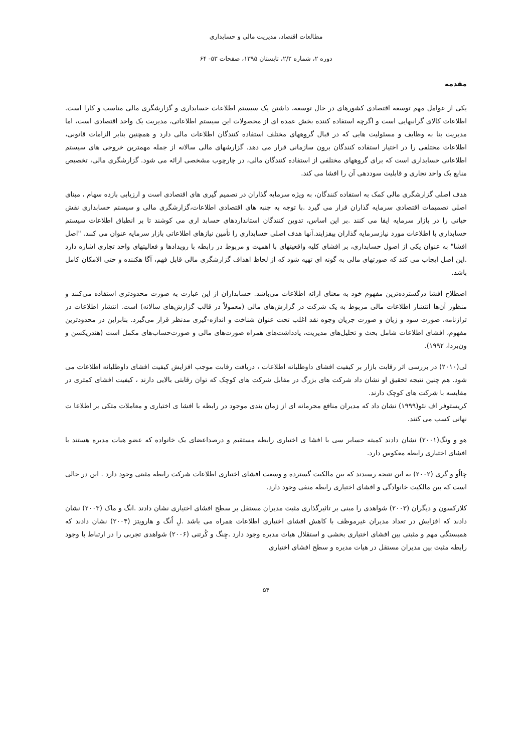مطالعات اقتصاد، مدیریت مالی و حسابداری
دوره ۲، شماره ۲/۲، تابستان ۱۳۹۵، صفحات ۵۳- ۶۴
مقدمه
یکی از عوامل مهم توسعه اقتصادی کشورهای در حال توسعه، داشتن یک سیستم اطلاعات حسابداری و گزارشگری مالی مناسب و کارا است. اطلاعات کالای گرانبهایی است و اگرچه استفاده کننده بخش عمده ای از محصولات این سیستم اطلاعاتی، مدیریت یک واحد اقتصادی است، اما مدیریت بنا به وظایف و مسئولیت هایی که در قبال گروههای مختلف استفاده کنندگان اطلاعات مالی دارد و همچنین بنابر الزامات قانونی، اطلاعات مختلفی را در اختیار استفاده کنندگان برون سازمانی قرار می دهد. گزارشهای مالی سالانه از جمله مهمترین خروجی های سیستم اطلاعاتی حسابداری است که برای گروههای مختلفی از استفاده کنندگان مالی، در چارچوب مشخصی ارائه می شود. گزارشگری مالی، تخصیص منابع یک واحد تجاری و قابلیت سوددهی آن را افشا می کند.
هدف اصلی گزارشگری مالی کمک به استفاده کنندگان، به ویژه سرمایه گذاران در تصمیم گیری های اقتصادی است و ارزیابی بازده سهام ، مبنای اصلی تصمیمات اقتصادی سرمایه گذاران قرار می گیرد .با توجه به جنبه های اقتصادی اطلاعات،گزارشگری مالی و سیستم حسابداری نقش حیاتی را در بازار سرمایه ایفا می کنند .بر این اساس، تدوین کنندگان استانداردهای حسابد اری می کوشند تا بر انطباق اطلاعات سیستم حسابداری با اطلاعات مورد نیازسرمایه گذاران بیفزایند.آنها هدف اصلی حسابداری را تأمین نیازهای اطلاعاتی بازار سرمایه عنوان می کنند. "اصل افشا" به عنوان یکی از اصول حسابداری، بر افشای کلیه واقعیتهای با اهمیت و مربوط در رابطه با رویدادها و فعالیتهای واحد تجاری اشاره دارد .این اصل ایجاب می کند که صورتهای مالی به گونه ای تهیه شود که از لحاظ اهداف گزارشگری مالی قابل فهم، آگا هکننده و حتی الامکان کامل باشد.
اصطلاح افشا درگسترده‌ترین مفهوم خود به معنای ارائه اطلاعات می‌باشد. حسابداران از این عبارت به صورت محدودتری استفاده می‌کنند و منظور آن‌ها انتشار اطلاعات مالی مربوط به یک شرکت در گزارش‌های مالی (معمولاً در قالب گزارش‌های سالانه) است. انتشار اطلاعات در ترازنامه، صورت سود و زیان و صورت جریان وجوه نقد اغلب تحت عنوان شناخت و اندازه-گیری مدنظر قرار می‌گیرد. بنابراین در محدودترین مفهوم، افشای اطلاعات شامل بحث و تحلیل‌های مدیریت، یادداشت‌های همراه صورت‌های مالی و صورت‌حساب‌های مکمل است (هندریکسن و ون‌بردا، ۱۹۹۲).
لی(۲۰۱۰) در بررسی اثر رقابت بازار بر کیفیت افشای داوطلبانه اطلاعات ، دریافت رقابت موجب افزایش کیفیت افشای داوطلبانه اطلاعات می شود. هم چنین نتیجه تحقیق او نشان داد شرکت های بزرگ در مقابل شرکت های کوچک که توان رقابتی بالایی دارند ، کیفیت افشای کمتری در مقایسه با شرکت های کوچک دارند.
کریستوفر اف نئو(۱۹۹۹) نشان داد که مدیران منافع محرمانه ای از زمان بندی موجود در رابطه با افشا ی اختیاری و معاملات متکی بر اطلاعا ت نهانی کسب می کنند.
هو و ونگ(۲۰۰۱) نشان دادند کمیته حسابر سی با افشا ی اختیاری رابطه مستقیم و درصداعضای یک خانواده که عضو هیات مدیره هستند با افشای اختیاری رابطه معکوس دارد.
چااُو و گری (۲۰۰۲) به این نتیجه رسیدند که بین مالکیت گسترده و وسعت افشای اختیاری اطلاعات شرکت رابطه مثبتی وجود دارد . این در حالی است که بین مالکیت خانوادگی و افشای اختیاری رابطه منفی وجود دارد.
کلارکسون و دیگران (۲۰۰۳) شواهدی را مبنی بر تاثیرگذاری مثبت مدیران مستقل بر سطح افشای اختیاری نشان دادند .انگ و ماک (۲۰۰۳) نشان دادند که افزایش در تعداد مدیران غیرموظف با کاهش افشای اختیاری اطلاعات همراه می باشد .لِ اُنگ و هارویتز (۲۰۰۴) نشان دادند که همبستگی مهم و مثبتی بین افشای اختیاری بخشی و استقلال هیات مدیره وجود دارد .چِنگ و کُرتنی (۲۰۰۶) شواهدی تجربی را در ارتباط با وجود رابطه مثبت بین مدیران مستقل در هیات مدیره و سطح افشای اختیاری
۵۴